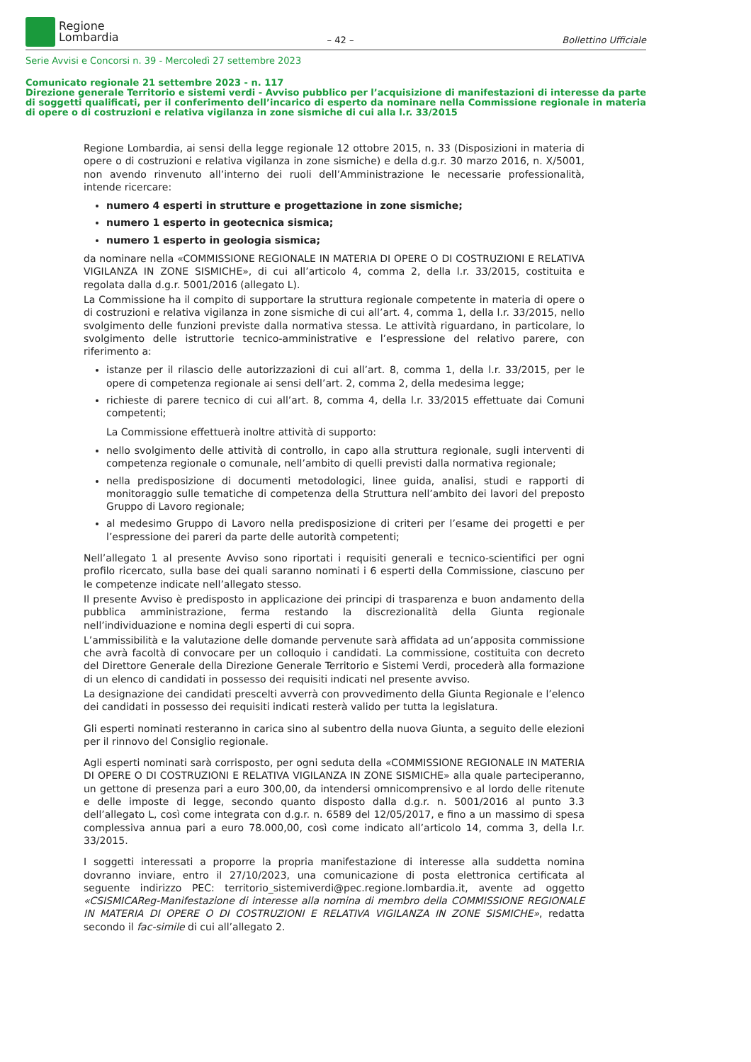Regione
Lombardia
– 42 –
Bollettino Ufficiale
Serie Avvisi e Concorsi n. 39 - Mercoledì 27 settembre 2023
Comunicato regionale 21 settembre 2023 - n. 117
Direzione generale Territorio e sistemi verdi - Avviso pubblico per l’acquisizione di manifestazioni di interesse da parte di soggetti qualificati, per il conferimento dell’incarico di esperto da nominare nella Commissione regionale in materia di opere o di costruzioni e relativa vigilanza in zone sismiche di cui alla l.r. 33/2015
Regione Lombardia, ai sensi della legge regionale 12 ottobre 2015, n. 33 (Disposizioni in materia di opere o di costruzioni e relativa vigilanza in zone sismiche) e della d.g.r. 30 marzo 2016, n. X/5001, non avendo rinvenuto all’interno dei ruoli dell’Amministrazione le necessarie professionalità, intende ricercare:
numero 4 esperti in strutture e progettazione in zone sismiche;
numero 1 esperto in geotecnica sismica;
numero 1 esperto in geologia sismica;
da nominare nella «COMMISSIONE REGIONALE IN MATERIA DI OPERE O DI COSTRUZIONI E RELATIVA VIGILANZA IN ZONE SISMICHE», di cui all’articolo 4, comma 2, della l.r. 33/2015, costituita e regolata dalla d.g.r. 5001/2016 (allegato L).
La Commissione ha il compito di supportare la struttura regionale competente in materia di opere o di costruzioni e relativa vigilanza in zone sismiche di cui all’art. 4, comma 1, della l.r. 33/2015, nello svolgimento delle funzioni previste dalla normativa stessa. Le attività riguardano, in particolare, lo svolgimento delle istruttorie tecnico-amministrative e l’espressione del relativo parere, con riferimento a:
istanze per il rilascio delle autorizzazioni di cui all’art. 8, comma 1, della l.r. 33/2015, per le opere di competenza regionale ai sensi dell’art. 2, comma 2, della medesima legge;
richieste di parere tecnico di cui all’art. 8, comma 4, della l.r. 33/2015 effettuate dai Comuni competenti;
La Commissione effettuerà inoltre attività di supporto:
nello svolgimento delle attività di controllo, in capo alla struttura regionale, sugli interventi di competenza regionale o comunale, nell’ambito di quelli previsti dalla normativa regionale;
nella predisposizione di documenti metodologici, linee guida, analisi, studi e rapporti di monitoraggio sulle tematiche di competenza della Struttura nell’ambito dei lavori del preposto Gruppo di Lavoro regionale;
al medesimo Gruppo di Lavoro nella predisposizione di criteri per l’esame dei progetti e per l’espressione dei pareri da parte delle autorità competenti;
Nell’allegato 1 al presente Avviso sono riportati i requisiti generali e tecnico-scientifici per ogni profilo ricercato, sulla base dei quali saranno nominati i 6 esperti della Commissione, ciascuno per le competenze indicate nell’allegato stesso.
Il presente Avviso è predisposto in applicazione dei principi di trasparenza e buon andamento della pubblica amministrazione, ferma restando la discrezionalità della Giunta regionale nell’individuazione e nomina degli esperti di cui sopra.
L’ammissibilità e la valutazione delle domande pervenute sarà affidata ad un’apposita commissione che avrà facoltà di convocare per un colloquio i candidati. La commissione, costituita con decreto del Direttore Generale della Direzione Generale Territorio e Sistemi Verdi, procederà alla formazione di un elenco di candidati in possesso dei requisiti indicati nel presente avviso.
La designazione dei candidati prescelti avverrà con provvedimento della Giunta Regionale e l’elenco dei candidati in possesso dei requisiti indicati resterà valido per tutta la legislatura.
Gli esperti nominati resteranno in carica sino al subentro della nuova Giunta, a seguito delle elezioni per il rinnovo del Consiglio regionale.
Agli esperti nominati sarà corrisposto, per ogni seduta della «COMMISSIONE REGIONALE IN MATERIA DI OPERE O DI COSTRUZIONI E RELATIVA VIGILANZA IN ZONE SISMICHE» alla quale parteciperanno, un gettone di presenza pari a euro 300,00, da intendersi omnicomprensivo e al lordo delle ritenute e delle imposte di legge, secondo quanto disposto dalla d.g.r. n. 5001/2016 al punto 3.3 dell’allegato L, così come integrata con d.g.r. n. 6589 del 12/05/2017, e fino a un massimo di spesa complessiva annua pari a euro 78.000,00, così come indicato all’articolo 14, comma 3, della l.r. 33/2015.
I soggetti interessati a proporre la propria manifestazione di interesse alla suddetta nomina dovranno inviare, entro il 27/10/2023, una comunicazione di posta elettronica certificata al seguente indirizzo PEC: territorio_sistemiverdi@pec.regione.lombardia.it, avente ad oggetto «CSISMICAReg-Manifestazione di interesse alla nomina di membro della COMMISSIONE REGIONALE IN MATERIA DI OPERE O DI COSTRUZIONI E RELATIVA VIGILANZA IN ZONE SISMICHE», redatta secondo il fac-simile di cui all’allegato 2.